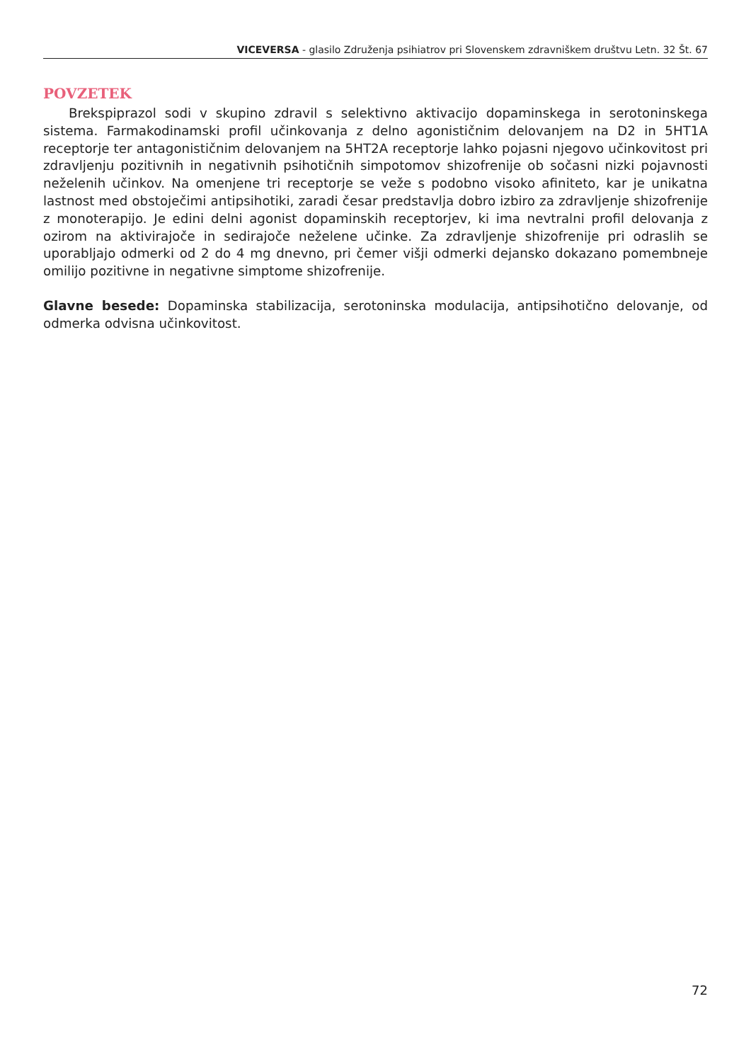VICEVERSA - glasilo Združenja psihiatrov pri Slovenskem zdravniškem društvu Letn. 32 Št. 67
POVZETEK
Brekspiprazol sodi v skupino zdravil s selektivno aktivacijo dopaminskega in serotoninskega sistema. Farmakodinamski profil učinkovanja z delno agonističnim delovanjem na D2 in 5HT1A receptorje ter antagonističnim delovanjem na 5HT2A receptorje lahko pojasni njegovo učinkovitost pri zdravljenju pozitivnih in negativnih psihotičnih simpotomov shizofrenije ob sočasni nizki pojavnosti neželenih učinkov. Na omenjene tri receptorje se veže s podobno visoko afiniteto, kar je unikatna lastnost med obstoječimi antipsihotiki, zaradi česar predstavlja dobro izbiro za zdravljenje shizofrenije z monoterapijo. Je edini delni agonist dopaminskih receptorjev, ki ima nevtralni profil delovanja z ozirom na aktivirajoče in sedirajoče neželene učinke. Za zdravljenje shizofrenije pri odraslih se uporabljajo odmerki od 2 do 4 mg dnevno, pri čemer višji odmerki dejansko dokazano pomembneje omilijo pozitivne in negativne simptome shizofrenije.
Glavne besede: Dopaminska stabilizacija, serotoninska modulacija, antipsihotično delovanje, od odmerka odvisna učinkovitost.
72